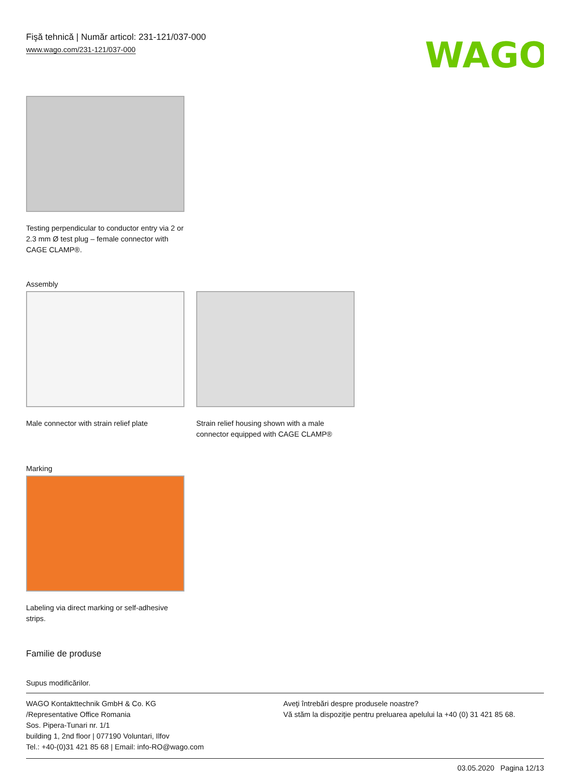Fişă tehnică | Număr articol: 231-121/037-000
www.wago.com/231-121/037-000
WAGO
Testing perpendicular to conductor entry via 2 or 2.3 mm Ø test plug – female connector with CAGE CLAMP®.
Assembly
Male connector with strain relief plate
Strain relief housing shown with a male connector equipped with CAGE CLAMP®
Marking
Labeling via direct marking or self-adhesive strips.
Familie de produse
Supus modificărilor.
WAGO Kontakttechnik GmbH & Co. KG
/Representative Office Romania
Sos. Pipera-Tunari nr. 1/1
building 1, 2nd floor | 077190 Voluntari, Ilfov
Tel.: +40-(0)31 421 85 68 | Email: info-RO@wago.com
Aveţi întrebări despre produsele noastre?
Vă stăm la dispoziţie pentru preluarea apelului la +40 (0) 31 421 85 68.
03.05.2020 Pagina 12/13